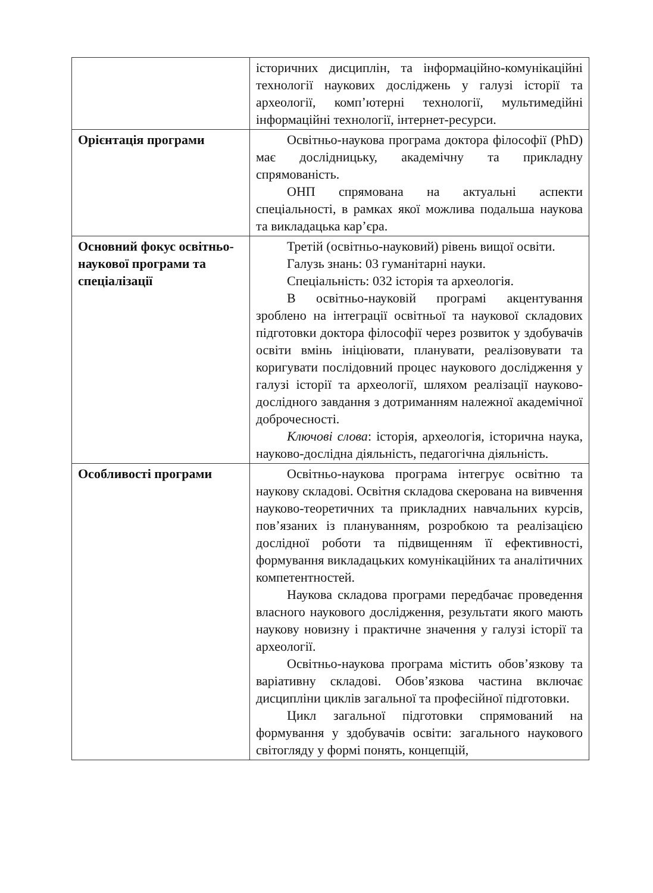| | історичних дисциплін, та інформаційно-комунікаційні технології наукових досліджень у галузі історії та археології, комп’ютерні технології, мультимедійні інформаційні технології, інтернет-ресурси. |
| Орієнтація програми | Освітньо-наукова програма доктора філософії (PhD) має дослідницьку, академічну та прикладну спрямованість. ОНП спрямована на актуальні аспекти спеціальності, в рамках якої можлива подальша наукова та викладацька кар’єра. |
| Основний фокус освітньо-наукової програми та спеціалізації | Третій (освітньо-науковий) рівень вищої освіти. Галузь знань: 03 гуманітарні науки. Спеціальність: 032 історія та археологія. В освітньо-науковій програмі акцентування зроблено на інтеграції освітньої та наукової складових підготовки доктора філософії через розвиток у здобувачів освіти вмінь ініціювати, планувати, реалізовувати та коригувати послідовний процес наукового дослідження у галузі історії та археології, шляхом реалізації науково-дослідного завдання з дотриманням належної академічної доброчесності. Ключові слова : історія, археологія, історична наука, науково-дослідна діяльність, педагогічна діяльність. |
| Особливості програми | Освітньо-наукова програма інтегрує освітню та наукову складові. Освітня складова скерована на вивчення науково-теоретичних та прикладних навчальних курсів, пов’язаних із плануванням, розробкою та реалізацією дослідної роботи та підвищенням її ефективності, формування викладацьких комунікаційних та аналітичних компетентностей. Наукова складова програми передбачає проведення власного наукового дослідження, результати якого мають наукову новизну і практичне значення у галузі історії та археології. Освітньо-наукова програма містить обов’язкову та варіативну складові. Обов’язкова частина включає дисципліни циклів загальної та професійної підготовки. Цикл загальної підготовки спрямований на формування у здобувачів освіти: загального наукового світогляду у формі понять, концепцій, |